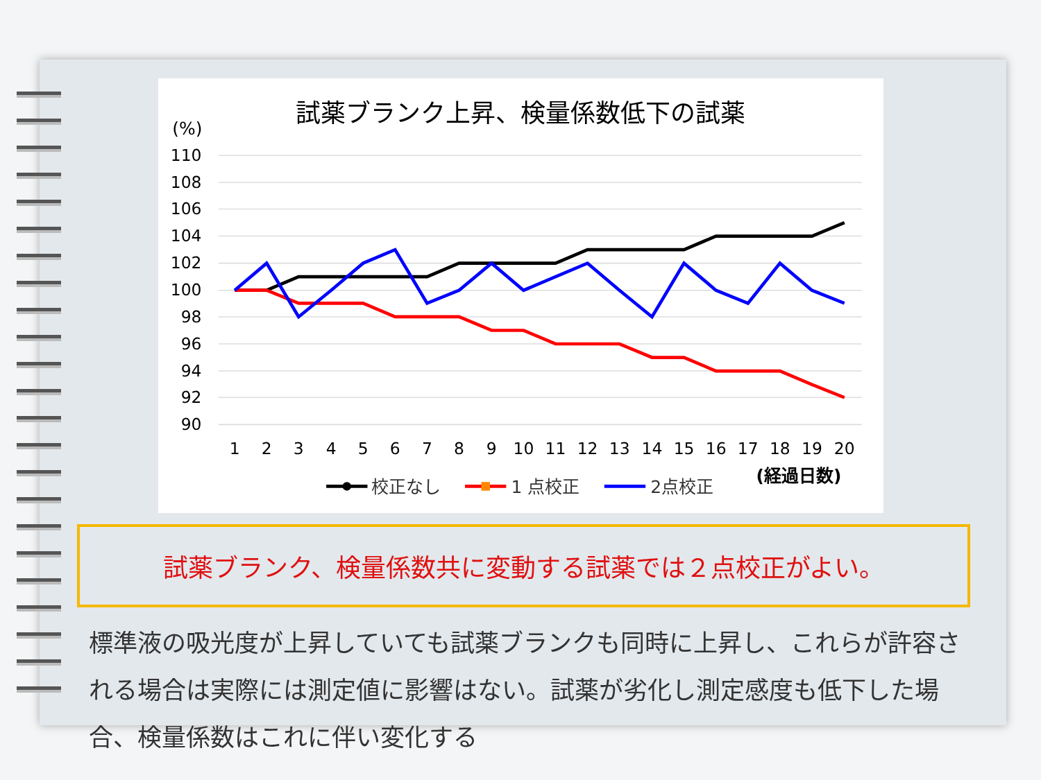試薬ブランク上昇、検量係数低下の試薬
(%)
110
108
106
104
102
100
98
96
94
92
90
1
2
3
4
5
6
7
8
9
10
11
12
13
14
15
16
17
18
19
20
校正なし
1 点校正
2点校正
(経過日数)
試薬ブランク、検量係数共に変動する試薬では２点校正がよい。
標準液の吸光度が上昇していても試薬ブランクも同時に上昇し、これらが許容される場合は実際には測定値に影響はない。試薬が劣化し測定感度も低下した場合、検量係数はこれに伴い変化する